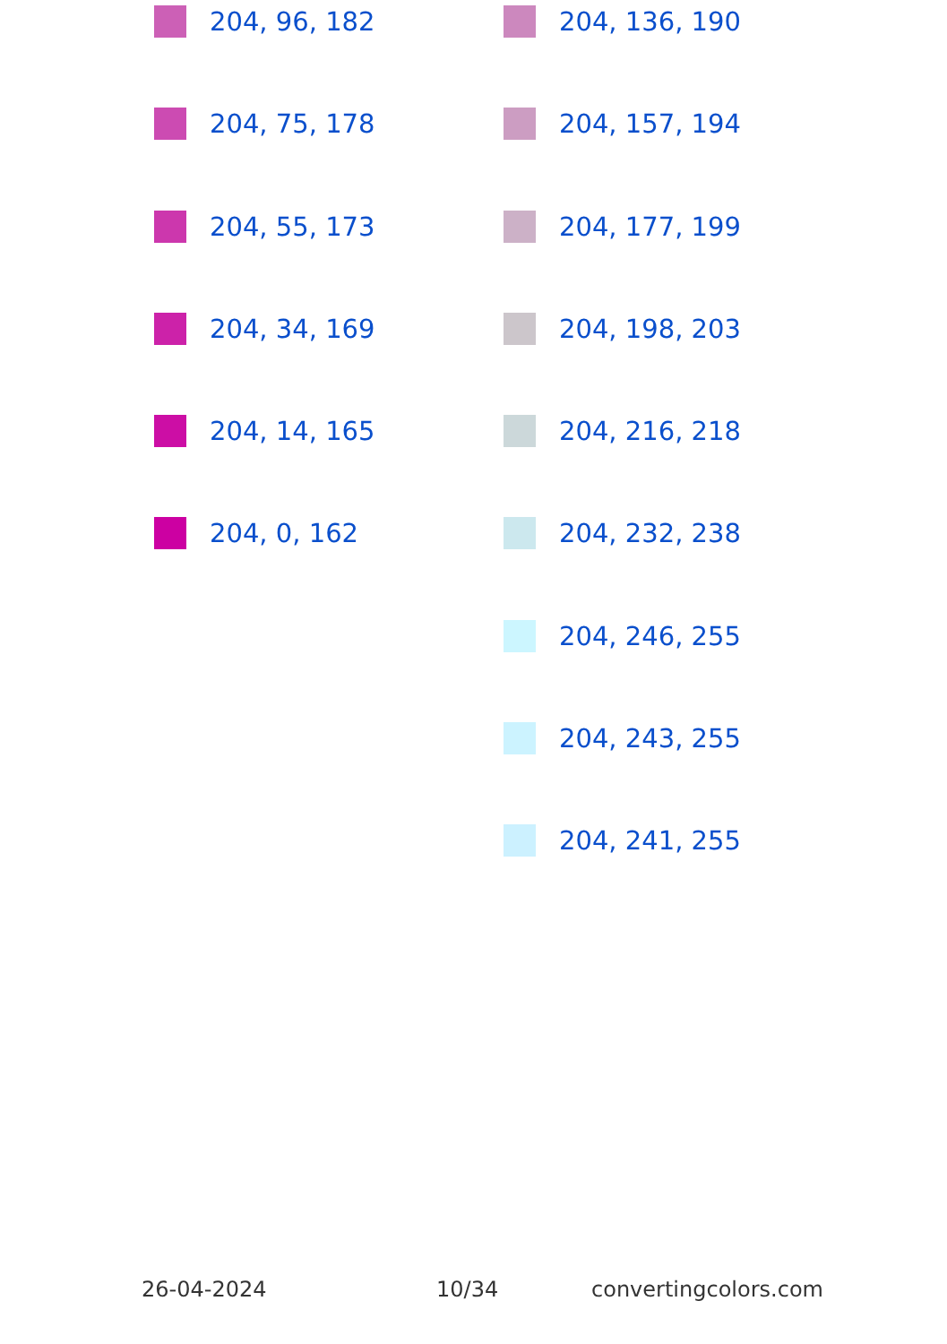204, 96, 182
204, 75, 178
204, 55, 173
204, 34, 169
204, 14, 165
204, 0, 162
204, 136, 190
204, 157, 194
204, 177, 199
204, 198, 203
204, 216, 218
204, 232, 238
204, 246, 255
204, 243, 255
204, 241, 255
26-04-2024 10/34 convertingcolors.com